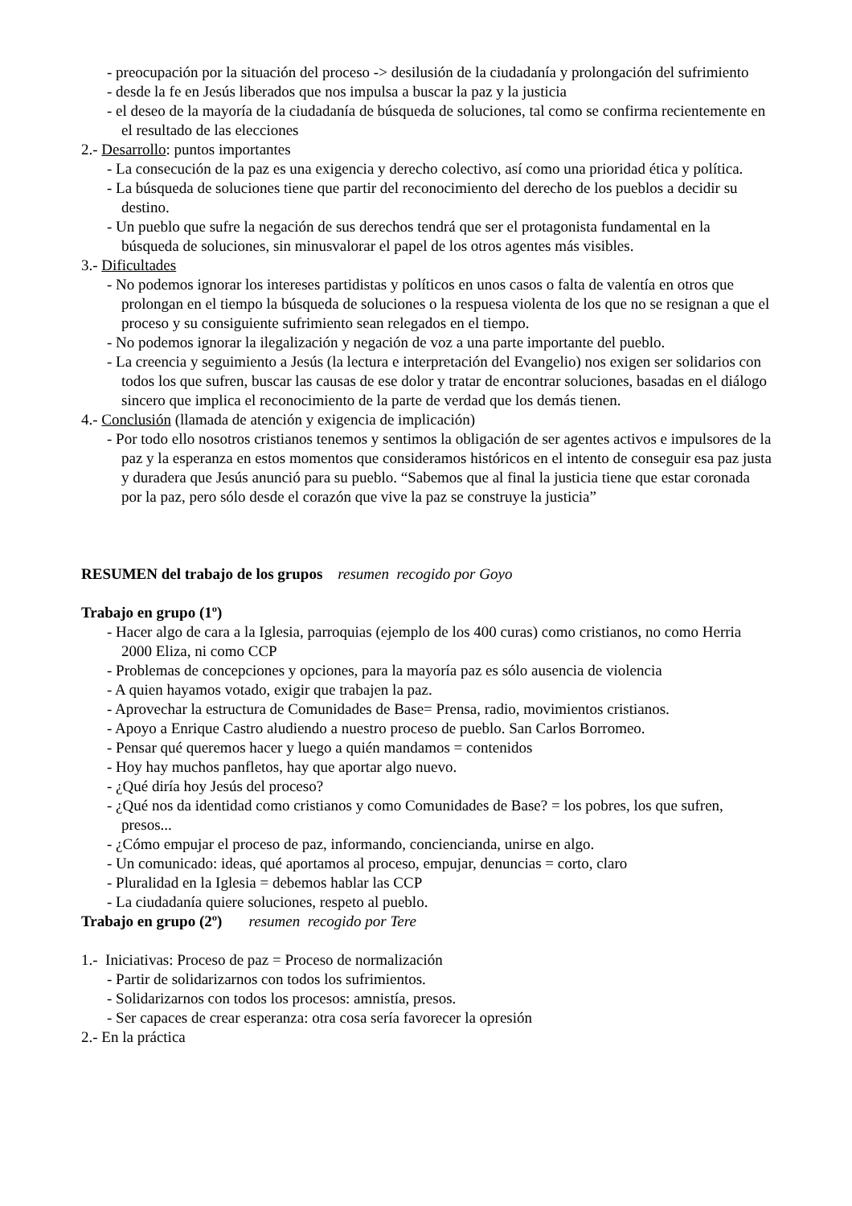- preocupación por la situación del proceso -> desilusión de la ciudadanía y prolongación del sufrimiento
- desde la fe en Jesús liberados que nos impulsa a buscar la paz y la justicia
- el deseo de la mayoría de la ciudadanía de búsqueda de soluciones, tal como se confirma recientemente en el resultado de las elecciones
2.- Desarrollo: puntos importantes
- La consecución de la paz es una exigencia y derecho colectivo, así como una prioridad ética y política.
- La búsqueda de soluciones tiene que partir del reconocimiento del derecho de los pueblos a decidir su destino.
- Un pueblo que sufre la negación de sus derechos tendrá que ser el protagonista fundamental en la búsqueda de soluciones, sin minusvalorar el papel de los otros agentes más visibles.
3.- Dificultades
- No podemos ignorar los intereses partidistas y políticos en unos casos o falta de valentía en otros que prolongan en el tiempo la búsqueda de soluciones o la respuesa violenta de los que no se resignan a que el proceso y su consiguiente sufrimiento sean relegados en el tiempo.
- No podemos ignorar la ilegalización y negación de voz a una parte importante del pueblo.
- La creencia y seguimiento a Jesús (la lectura e interpretación del Evangelio) nos exigen ser solidarios con todos los que sufren, buscar las causas de ese dolor y tratar de encontrar soluciones, basadas en el diálogo sincero que implica el reconocimiento de la parte de verdad que los demás tienen.
4.- Conclusión (llamada de atención y exigencia de implicación)
- Por todo ello nosotros cristianos tenemos y sentimos la obligación de ser agentes activos e impulsores de la paz y la esperanza en estos momentos que consideramos históricos en el intento de conseguir esa paz justa y duradera que Jesús anunció para su pueblo. “Sabemos que al final la justicia tiene que estar coronada por la paz, pero sólo desde el corazón que vive la paz se construye la justicia”
RESUMEN del trabajo de los grupos resumen recogido por Goyo
Trabajo en grupo (1º)
- Hacer algo de cara a la Iglesia, parroquias (ejemplo de los 400 curas) como cristianos, no como Herria 2000 Eliza, ni como CCP
- Problemas de concepciones y opciones, para la mayoría paz es sólo ausencia de violencia
- A quien hayamos votado, exigir que trabajen la paz.
- Aprovechar la estructura de Comunidades de Base= Prensa, radio, movimientos cristianos.
- Apoyo a Enrique Castro aludiendo a nuestro proceso de pueblo. San Carlos Borromeo.
- Pensar qué queremos hacer y luego a quién mandamos = contenidos
- Hoy hay muchos panfletos, hay que aportar algo nuevo.
- ¿Qué diría hoy Jesús del proceso?
- ¿Qué nos da identidad como cristianos y como Comunidades de Base? = los pobres, los que sufren, presos...
- ¿Cómo empujar el proceso de paz, informando, conciencianda, unirse en algo.
- Un comunicado: ideas, qué aportamos al proceso, empujar, denuncias = corto, claro
- Pluralidad en la Iglesia = debemos hablar las CCP
- La ciudadanía quiere soluciones, respeto al pueblo.
Trabajo en grupo (2º) resumen recogido por Tere
1.- Iniciativas: Proceso de paz = Proceso de normalización
- Partir de solidarizarnos con todos los sufrimientos.
- Solidarizarnos con todos los procesos: amnistía, presos.
- Ser capaces de crear esperanza: otra cosa sería favorecer la opresión
2.- En la práctica